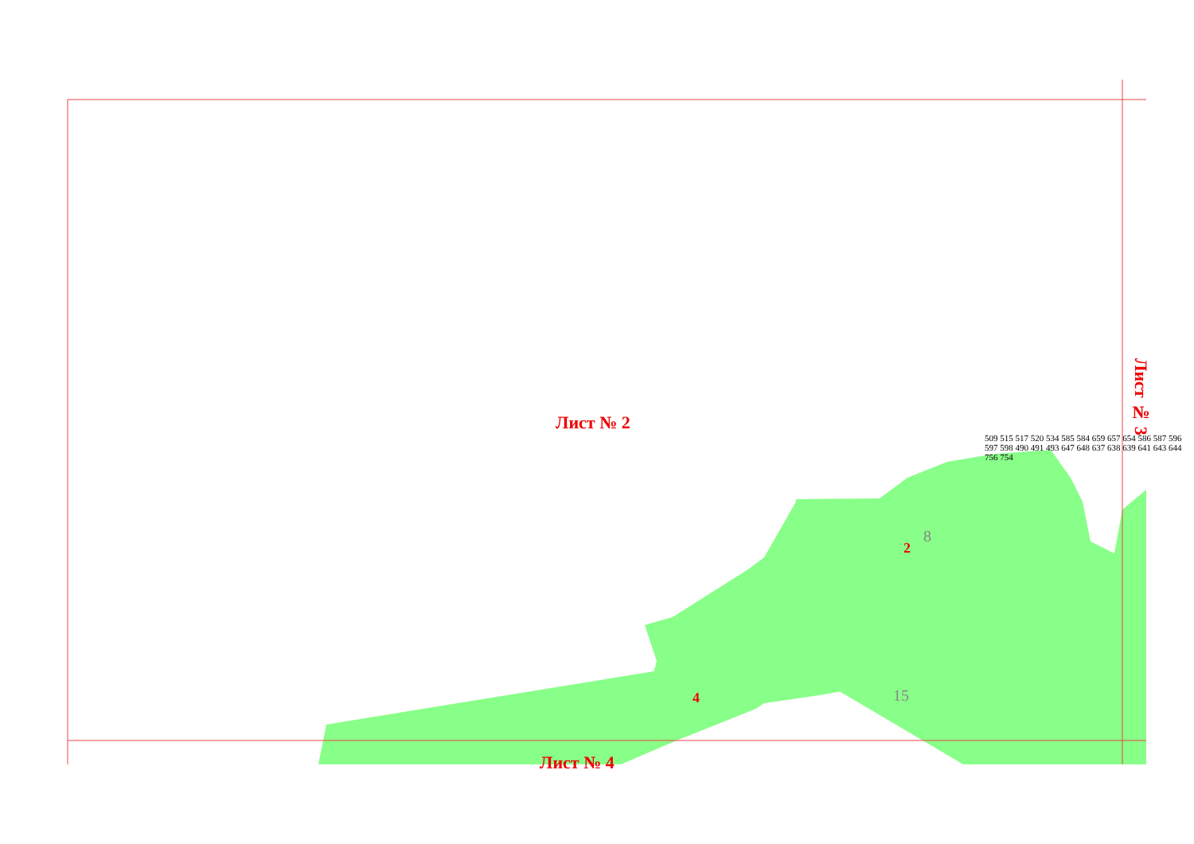Лист № 2
Лист № 4
Лист № 3
2
8
4 15
509 515 517 520 534 585 584 659 657 654 586 587 596 597 598 490 491 493 647 648 637 638 639 641 643 644 756 754